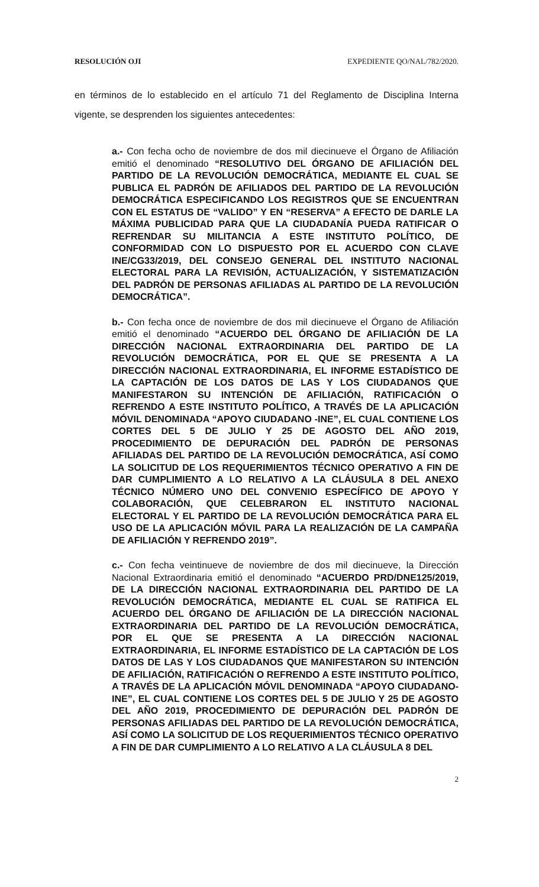RESOLUCIÓN OJI EXPEDIENTE QO/NAL/782/2020.
en términos de lo establecido en el artículo 71 del Reglamento de Disciplina Interna vigente, se desprenden los siguientes antecedentes:
a.- Con fecha ocho de noviembre de dos mil diecinueve el Órgano de Afiliación emitió el denominado “RESOLUTIVO DEL ÓRGANO DE AFILIACIÓN DEL PARTIDO DE LA REVOLUCIÓN DEMOCRÁTICA, MEDIANTE EL CUAL SE PUBLICA EL PADRÓN DE AFILIADOS DEL PARTIDO DE LA REVOLUCIÓN DEMOCRÁTICA ESPECIFICANDO LOS REGISTROS QUE SE ENCUENTRAN CON EL ESTATUS DE “VALIDO” Y EN “RESERVA” A EFECTO DE DARLE LA MÁXIMA PUBLICIDAD PARA QUE LA CIUDADANÍA PUEDA RATIFICAR O REFRENDAR SU MILITANCIA A ESTE INSTITUTO POLÍTICO, DE CONFORMIDAD CON LO DISPUESTO POR EL ACUERDO CON CLAVE INE/CG33/2019, DEL CONSEJO GENERAL DEL INSTITUTO NACIONAL ELECTORAL PARA LA REVISIÓN, ACTUALIZACIÓN, Y SISTEMATIZACIÓN DEL PADRÓN DE PERSONAS AFILIADAS AL PARTIDO DE LA REVOLUCIÓN DEMOCRÁTICA”.
b.- Con fecha once de noviembre de dos mil diecinueve el Órgano de Afiliación emitió el denominado “ACUERDO DEL ÓRGANO DE AFILIACIÓN DE LA DIRECCIÓN NACIONAL EXTRAORDINARIA DEL PARTIDO DE LA REVOLUCIÓN DEMOCRÁTICA, POR EL QUE SE PRESENTA A LA DIRECCIÓN NACIONAL EXTRAORDINARIA, EL INFORME ESTADÍSTICO DE LA CAPTACIÓN DE LOS DATOS DE LAS Y LOS CIUDADANOS QUE MANIFESTARON SU INTENCIÓN DE AFILIACIÓN, RATIFICACIÓN O REFRENDO A ESTE INSTITUTO POLÍTICO, A TRAVÉS DE LA APLICACIÓN MÓVIL DENOMINADA “APOYO CIUDADANO -INE”, EL CUAL CONTIENE LOS CORTES DEL 5 DE JULIO Y 25 DE AGOSTO DEL AÑO 2019, PROCEDIMIENTO DE DEPURACIÓN DEL PADRÓN DE PERSONAS AFILIADAS DEL PARTIDO DE LA REVOLUCIÓN DEMOCRÁTICA, ASÍ COMO LA SOLICITUD DE LOS REQUERIMIENTOS TÉCNICO OPERATIVO A FIN DE DAR CUMPLIMIENTO A LO RELATIVO A LA CLÁUSULA 8 DEL ANEXO TÉCNICO NÚMERO UNO DEL CONVENIO ESPECÍFICO DE APOYO Y COLABORACIÓN, QUE CELEBRARON EL INSTITUTO NACIONAL ELECTORAL Y EL PARTIDO DE LA REVOLUCIÓN DEMOCRÁTICA PARA EL USO DE LA APLICACIÓN MÓVIL PARA LA REALIZACIÓN DE LA CAMPAÑA DE AFILIACIÓN Y REFRENDO 2019”.
c.- Con fecha veintinueve de noviembre de dos mil diecinueve, la Dirección Nacional Extraordinaria emitió el denominado “ACUERDO PRD/DNE125/2019, DE LA DIRECCIÓN NACIONAL EXTRAORDINARIA DEL PARTIDO DE LA REVOLUCIÓN DEMOCRÁTICA, MEDIANTE EL CUAL SE RATIFICA EL ACUERDO DEL ÓRGANO DE AFILIACIÓN DE LA DIRECCIÓN NACIONAL EXTRAORDINARIA DEL PARTIDO DE LA REVOLUCIÓN DEMOCRÁTICA, POR EL QUE SE PRESENTA A LA DIRECCIÓN NACIONAL EXTRAORDINARIA, EL INFORME ESTADÍSTICO DE LA CAPTACIÓN DE LOS DATOS DE LAS Y LOS CIUDADANOS QUE MANIFESTARON SU INTENCIÓN DE AFILIACIÓN, RATIFICACIÓN O REFRENDO A ESTE INSTITUTO POLÍTICO, A TRAVÉS DE LA APLICACIÓN MÓVIL DENOMINADA “APOYO CIUDADANO-INE”, EL CUAL CONTIENE LOS CORTES DEL 5 DE JULIO Y 25 DE AGOSTO DEL AÑO 2019, PROCEDIMIENTO DE DEPURACIÓN DEL PADRÓN DE PERSONAS AFILIADAS DEL PARTIDO DE LA REVOLUCIÓN DEMOCRÁTICA, ASÍ COMO LA SOLICITUD DE LOS REQUERIMIENTOS TÉCNICO OPERATIVO A FIN DE DAR CUMPLIMIENTO A LO RELATIVO A LA CLÁUSULA 8 DEL
2